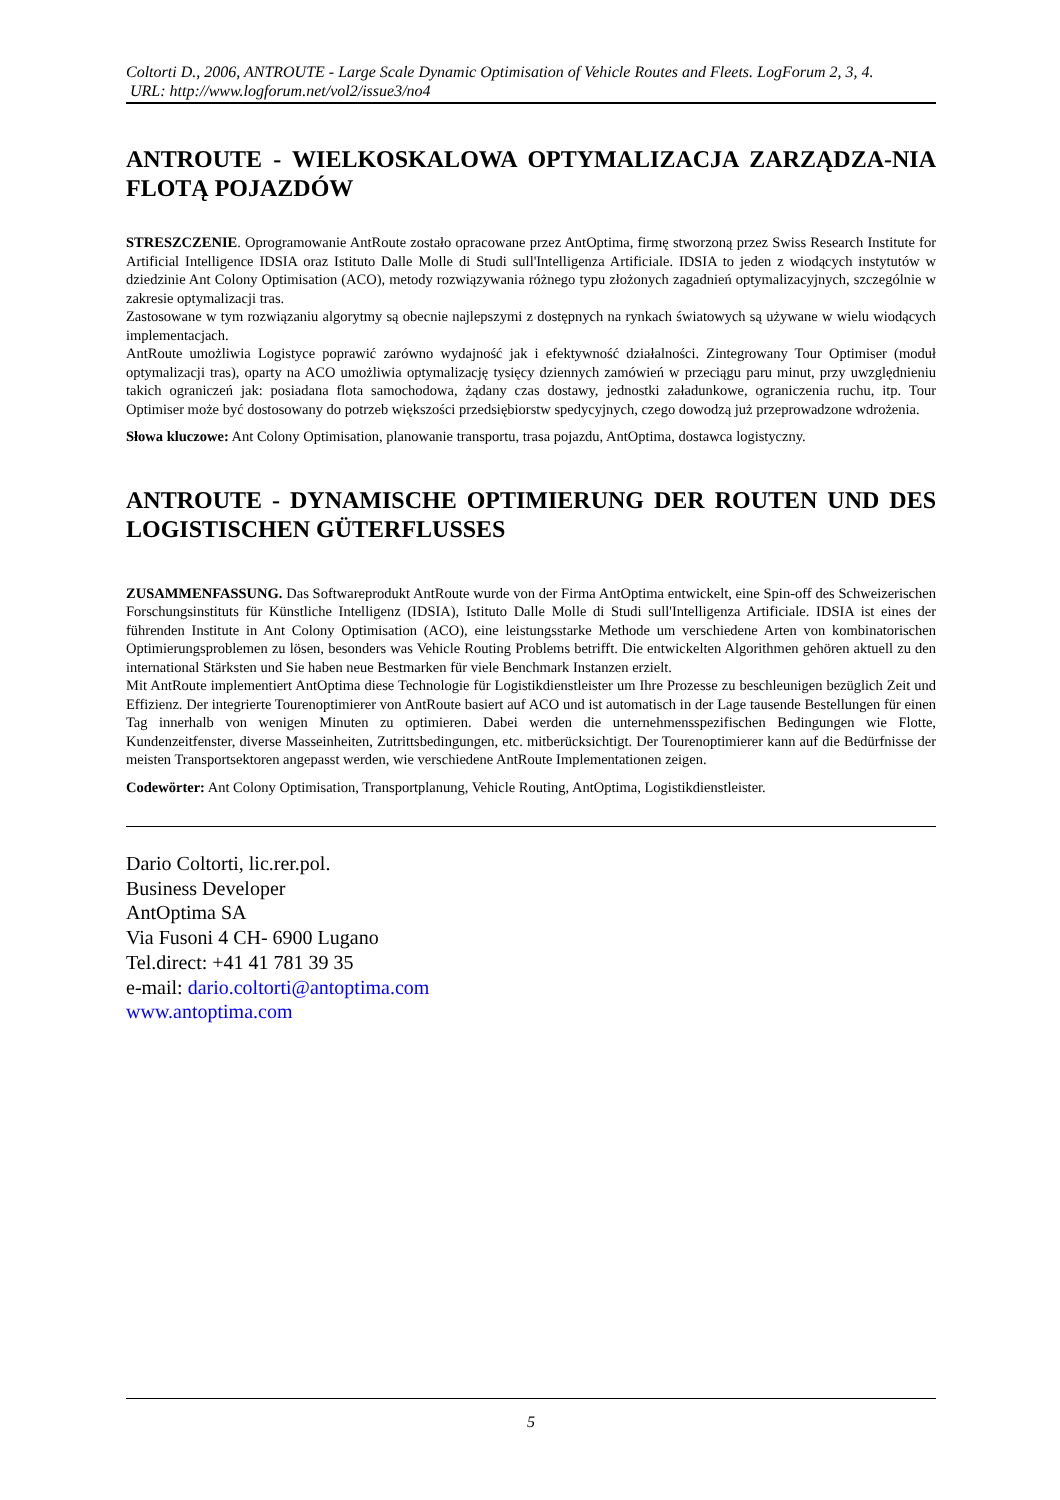Coltorti D., 2006, ANTROUTE - Large Scale Dynamic Optimisation of Vehicle Routes and Fleets. LogForum 2, 3, 4.
URL: http://www.logforum.net/vol2/issue3/no4
ANTROUTE - WIELKOSKALOWA OPTYMALIZACJA ZARZĄDZA-NIA FLOTĄ POJAZDÓW
STRESZCZENIE. Oprogramowanie AntRoute zostało opracowane przez AntOptima, firmę stworzoną przez Swiss Research Institute for Artificial Intelligence IDSIA oraz Istituto Dalle Molle di Studi sull'Intelligenza Artificiale. IDSIA to jeden z wiodących instytutów w dziedzinie Ant Colony Optimisation (ACO), metody rozwiązywania różnego typu złożonych zagadnień optymalizacyjnych, szczególnie w zakresie optymalizacji tras.
Zastosowane w tym rozwiązaniu algorytmy są obecnie najlepszymi z dostępnych na rynkach światowych są używane w wielu wiodących implementacjach.
AntRoute umożliwia Logistyce poprawić zarówno wydajność jak i efektywność działalności. Zintegrowany Tour Optimiser (moduł optymalizacji tras), oparty na ACO umożliwia optymalizację tysięcy dziennych zamówień w przeciągu paru minut, przy uwzględnieniu takich ograniczeń jak: posiadana flota samochodowa, żądany czas dostawy, jednostki załadunkowe, ograniczenia ruchu, itp. Tour Optimiser może być dostosowany do potrzeb większości przedsiębiorstw spedycyjnych, czego dowodzą już przeprowadzone wdrożenia.
Słowa kluczowe: Ant Colony Optimisation, planowanie transportu, trasa pojazdu, AntOptima, dostawca logistyczny.
ANTROUTE - DYNAMISCHE OPTIMIERUNG DER ROUTEN UND DES LOGISTISCHEN GÜTERFLUSSES
ZUSAMMENFASSUNG. Das Softwareprodukt AntRoute wurde von der Firma AntOptima entwickelt, eine Spin-off des Schweizerischen Forschungsinstituts für Künstliche Intelligenz (IDSIA), Istituto Dalle Molle di Studi sull'Intelligenza Artificiale. IDSIA ist eines der führenden Institute in Ant Colony Optimisation (ACO), eine leistungsstarke Methode um verschiedene Arten von kombinatorischen Optimierungsproblemen zu lösen, besonders was Vehicle Routing Problems betrifft. Die entwickelten Algorithmen gehören aktuell zu den international Stärksten und Sie haben neue Bestmarken für viele Benchmark Instanzen erzielt.
Mit AntRoute implementiert AntOptima diese Technologie für Logistikdienstleister um Ihre Prozesse zu beschleunigen bezüglich Zeit und Effizienz. Der integrierte Tourenoptimierer von AntRoute basiert auf ACO und ist automatisch in der Lage tausende Bestellungen für einen Tag innerhalb von wenigen Minuten zu optimieren. Dabei werden die unternehmensspezifischen Bedingungen wie Flotte, Kundenzeitfenster, diverse Masseinheiten, Zutrittsbedingungen, etc. mitberücksichtigt. Der Tourenoptimierer kann auf die Bedürfnisse der meisten Transportsektoren angepasst werden, wie verschiedene AntRoute Implementationen zeigen.
Codewörter: Ant Colony Optimisation, Transportplanung, Vehicle Routing, AntOptima, Logistikdienstleister.
Dario Coltorti, lic.rer.pol.
Business Developer
AntOptima SA
Via Fusoni 4 CH- 6900 Lugano
Tel.direct: +41 41 781 39 35
e-mail: dario.coltorti@antoptima.com
www.antoptima.com
5